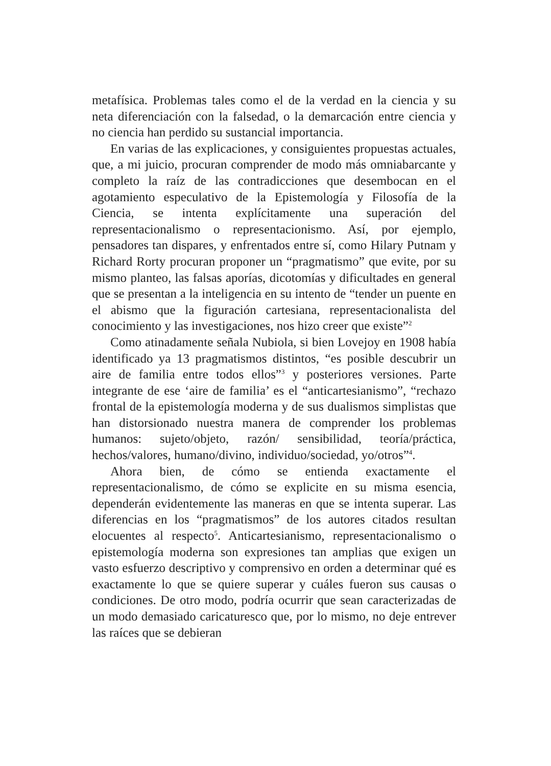metafísica. Problemas tales como el de la verdad en la ciencia y su neta diferenciación con la falsedad, o la demarcación entre ciencia y no ciencia han perdido su sustancial importancia.
En varias de las explicaciones, y consiguientes propuestas actuales, que, a mi juicio, procuran comprender de modo más omniabarcante y completo la raíz de las contradicciones que desembocan en el agotamiento especulativo de la Epistemología y Filosofía de la Ciencia, se intenta explícitamente una superación del representacionalismo o representacionismo. Así, por ejemplo, pensadores tan dispares, y enfrentados entre sí, como Hilary Putnam y Richard Rorty procuran proponer un “pragmatismo” que evite, por su mismo planteo, las falsas aporías, dicotomías y dificultades en general que se presentan a la inteligencia en su intento de “tender un puente en el abismo que la figuración cartesiana, representacionalista del conocimiento y las investigaciones, nos hizo creer que existe”<sup>2</sup>
Como atinadamente señala Nubiola, si bien Lovejoy en 1908 había identificado ya 13 pragmatismos distintos, “es posible descubrir un aire de familia entre todos ellos”<sup>3</sup> y posteriores versiones. Parte integrante de ese ‘aire de familia’ es el “anticartesianismo”, “rechazo frontal de la epistemología moderna y de sus dualismos simplistas que han distorsionado nuestra manera de comprender los problemas humanos: sujeto/objeto, razón/ sensibilidad, teoría/práctica, hechos/valores, humano/divino, individuo/sociedad, yo/otros”<sup>4</sup>.
Ahora bien, de cómo se entienda exactamente el representacionalismo, de cómo se explicite en su misma esencia, dependerán evidentemente las maneras en que se intenta superar. Las diferencias en los “pragmatismos” de los autores citados resultan elocuentes al respecto<sup>5</sup>. Anticartesianismo, representacionalismo o epistemología moderna son expresiones tan amplias que exigen un vasto esfuerzo descriptivo y comprensivo en orden a determinar qué es exactamente lo que se quiere superar y cuáles fueron sus causas o condiciones. De otro modo, podría ocurrir que sean caracterizadas de un modo demasiado caricaturesco que, por lo mismo, no deje entrever las raíces que se debieran